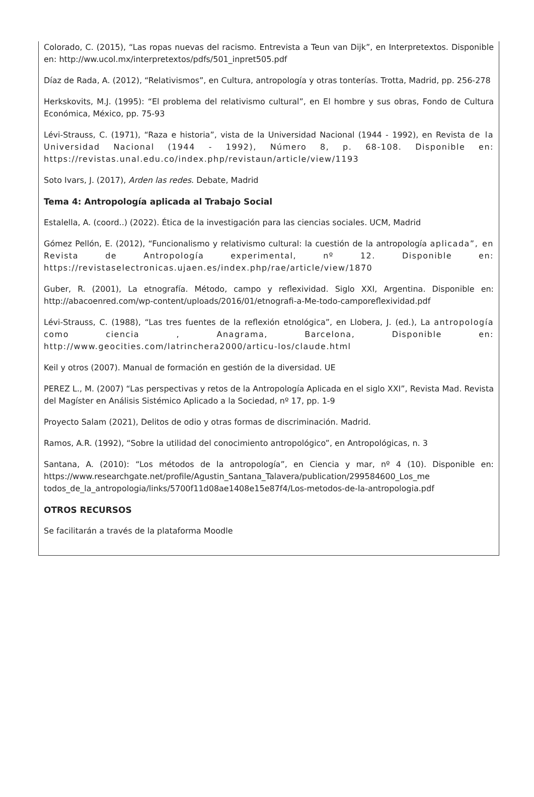Colorado, C. (2015), “Las ropas nuevas del racismo. Entrevista a Teun van Dijk”, en Interpretextos. Disponible en: http://ww.ucol.mx/interpretextos/pdfs/501_inpret505.pdf
Díaz de Rada, A. (2012), “Relativismos”, en Cultura, antropología y otras tonterías. Trotta, Madrid, pp. 256-278
Herkskovits, M.J. (1995): “El problema del relativismo cultural”, en El hombre y sus obras, Fondo de Cultura Económica, México, pp. 75-93
Lévi-Strauss, C. (1971), “Raza e historia”, vista de la Universidad Nacional (1944 - 1992), en Revista de la Universidad Nacional (1944 - 1992), Número 8, p. 68-108. Disponible en: https://revistas.unal.edu.co/index.php/revistaun/article/view/1193
Soto Ivars, J. (2017), Arden las redes. Debate, Madrid
Tema 4: Antropología aplicada al Trabajo Social
Estalella, A. (coord..) (2022). Ética de la investigación para las ciencias sociales. UCM, Madrid
Gómez Pellón, E. (2012), “Funcionalismo y relativismo cultural: la cuestión de la antropología aplicada”, en Revista de Antropología experimental, nº 12. Disponible en: https://revistaselectronicas.ujaen.es/index.php/rae/article/view/1870
Guber, R. (2001), La etnografía. Método, campo y reflexividad. Siglo XXI, Argentina. Disponible en: http://abacoenred.com/wp-content/uploads/2016/01/etnografi-a-Me-todo-camporeflexividad.pdf
Lévi-Strauss, C. (1988), “Las tres fuentes de la reflexión etnológica”, en Llobera, J. (ed.), La antropología como ciencia , Anagrama, Barcelona, Disponible en: http://www.geocities.com/latrinchera2000/articu-los/claude.html
Keil y otros (2007). Manual de formación en gestión de la diversidad. UE
PEREZ L., M. (2007) “Las perspectivas y retos de la Antropología Aplicada en el siglo XXI”, Revista Mad. Revista del Magíster en Análisis Sistémico Aplicado a la Sociedad, nº 17, pp. 1-9
Proyecto Salam (2021), Delitos de odio y otras formas de discriminación. Madrid.
Ramos, A.R. (1992), “Sobre la utilidad del conocimiento antropológico”, en Antropológicas, n. 3
Santana, A. (2010): “Los métodos de la antropología”, en Ciencia y mar, nº 4 (10). Disponible en: https://www.researchgate.net/profile/Agustin_Santana_Talavera/publication/299584600_Los_me todos_de_la_antropologia/links/5700f11d08ae1408e15e87f4/Los-metodos-de-la-antropologia.pdf
OTROS RECURSOS
Se facilitarán a través de la plataforma Moodle